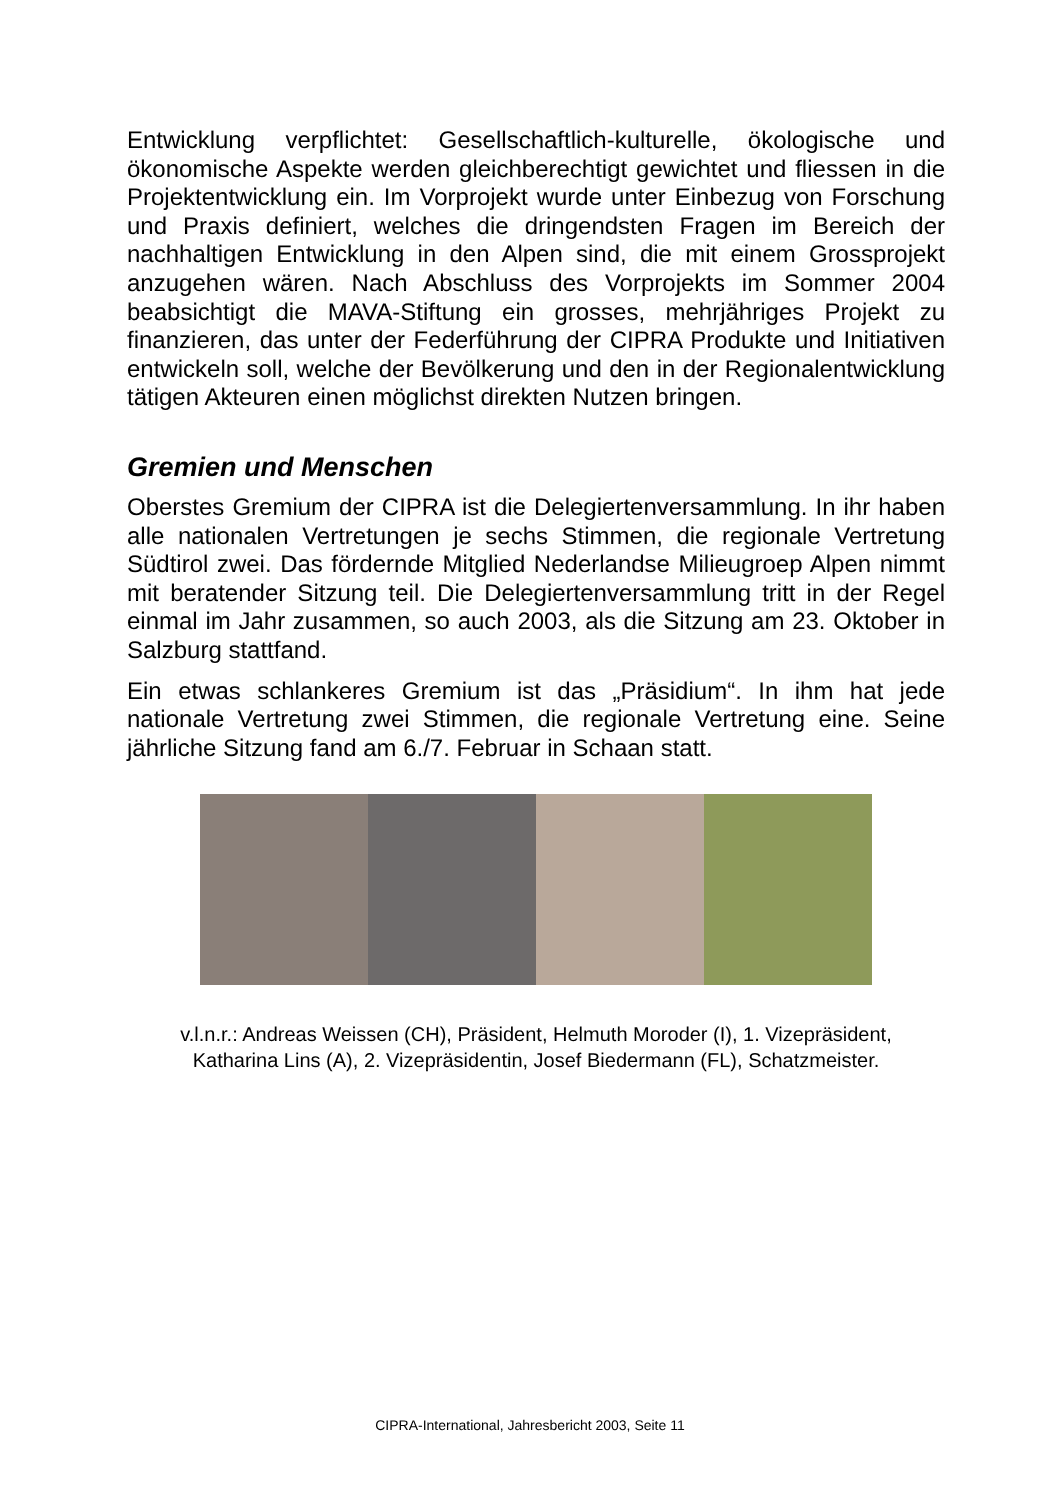Entwicklung verpflichtet: Gesellschaftlich-kulturelle, ökologische und ökonomische Aspekte werden gleichberechtigt gewichtet und fliessen in die Projektentwicklung ein. Im Vorprojekt wurde unter Einbezug von Forschung und Praxis definiert, welches die dringendsten Fragen im Bereich der nachhaltigen Entwicklung in den Alpen sind, die mit einem Grossprojekt anzugehen wären. Nach Abschluss des Vorprojekts im Sommer 2004 beabsichtigt die MAVA-Stiftung ein grosses, mehrjähriges Projekt zu finanzieren, das unter der Federführung der CIPRA Produkte und Initiativen entwickeln soll, welche der Bevölkerung und den in der Regionalentwicklung tätigen Akteuren einen möglichst direkten Nutzen bringen.
Gremien und Menschen
Oberstes Gremium der CIPRA ist die Delegiertenversammlung. In ihr haben alle nationalen Vertretungen je sechs Stimmen, die regionale Vertretung Südtirol zwei. Das fördernde Mitglied Nederlandse Milieugroep Alpen nimmt mit beratender Sitzung teil. Die Delegiertenversammlung tritt in der Regel einmal im Jahr zusammen, so auch 2003, als die Sitzung am 23. Oktober in Salzburg stattfand.
Ein etwas schlankeres Gremium ist das „Präsidium“. In ihm hat jede nationale Vertretung zwei Stimmen, die regionale Vertretung eine. Seine jährliche Sitzung fand am 6./7. Februar in Schaan statt.
v.l.n.r.: Andreas Weissen (CH), Präsident, Helmuth Moroder (I), 1. Vizepräsident,
Katharina Lins (A), 2. Vizepräsidentin, Josef Biedermann (FL), Schatzmeister.
CIPRA-International, Jahresbericht 2003, Seite 11